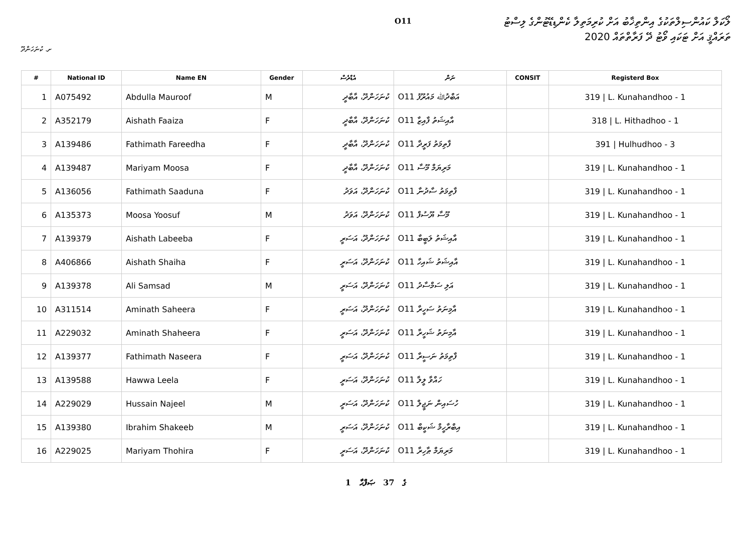ށ. ކުނަހަންދޫ
O11
ލޯކަލް ކައުންސިލްތަކުގެ އިންތިޚާބު އަށް ކުރިމަތިލާ ކެންޑިޑޭޓުންގެ ލިސްޓު
ތަރައްޤީ އަށް ޓަކައި ވޯޓު ދޭ ފަރާތްތައް 2020
| # | National ID | Name EN | Gender | އެޑްރެސް | ނަން | CONSIT | Registerd Box |
| --- | --- | --- | --- | --- | --- | --- | --- |
| 1 | A075492 | Abdulla Mauroof | M | ކުނަހަންދޫ، އާބާދީ | O11 އަބްދުﷲ މައުރޫފު | | 319 / L. Kunahandhoo - 1 |
| 2 | A352179 | Aishath Faaiza | F | ކުނަހަންދޫ، އާބާދީ | O11 އާއިޝަތު ފާއިޒާ | | 318 / L. Hithadhoo - 1 |
| 3 | A139486 | Fathimath Fareedha | F | ކުނަހަންދޫ، އާބާދީ | O11 ފާތިމަތު ފަރީދާ | | 391 / Hulhudhoo - 3 |
| 4 | A139487 | Mariyam Moosa | F | ކުނަހަންދޫ، އާބާދީ | O11 މަރިޔަމް މޫސާ | | 319 / L. Kunahandhoo - 1 |
| 5 | A136056 | Fathimath Saaduna | F | ކުނަހަންދޫ، އަވަދު | O11 ފާތިމަތު ސާދުނާ | | 319 / L. Kunahandhoo - 1 |
| 6 | A135373 | Moosa Yoosuf | M | ކުނަހަންދޫ، އަވަދު | O11 މޫސާ ޔޫސުފް | | 319 / L. Kunahandhoo - 1 |
| 7 | A139379 | Aishath Labeeba | F | ކުނަހަންދޫ، އަސަރީ | O11 އާއިޝަތު ލަބީބާ | | 319 / L. Kunahandhoo - 1 |
| 8 | A406866 | Aishath Shaiha | F | ކުނަހަންދޫ، އަސަރީ | O11 އާއިޝަތު ޝައިހާ | | 319 / L. Kunahandhoo - 1 |
| 9 | A139378 | Ali Samsad | M | ކުނަހަންދޫ، އަސަރީ | O11 އަލި ސަމްސާދު | | 319 / L. Kunahandhoo - 1 |
| 10 | A311514 | Aminath Saheera | F | ކުނަހަންދޫ، އަސަރީ | O11 އާމިނަތު ސަހީރާ | | 319 / L. Kunahandhoo - 1 |
| 11 | A229032 | Aminath Shaheera | F | ކުނަހަންދޫ، އަސަރީ | O11 އާމިނަތު ޝަހީރާ | | 319 / L. Kunahandhoo - 1 |
| 12 | A139377 | Fathimath Naseera | F | ކުނަހަންދޫ، އަސަރީ | O11 ފާތިމަތު ނަސީރާ | | 319 / L. Kunahandhoo - 1 |
| 13 | A139588 | Hawwa Leela | F | ކުނަހަންދޫ، އަސަރީ | O11 ހައްވާ ލީލާ | | 319 / L. Kunahandhoo - 1 |
| 14 | A229029 | Hussain Najeel | M | ކުނަހަންދޫ، އަސަރީ | O11 ހުސައިން ނަޖީލް | | 319 / L. Kunahandhoo - 1 |
| 15 | A139380 | Ibrahim Shakeeb | M | ކުނަހަންދޫ، އަސަރީ | O11 އިބްރާހީމް ޝަކީބް | | 319 / L. Kunahandhoo - 1 |
| 16 | A229025 | Mariyam Thohira | F | ކުނަހަންދޫ، އަސަރީ | O11 މަރިޔަމް ޠާހިރާ | | 319 / L. Kunahandhoo - 1 |
1 ގެ 37 ޞަފްޙާ